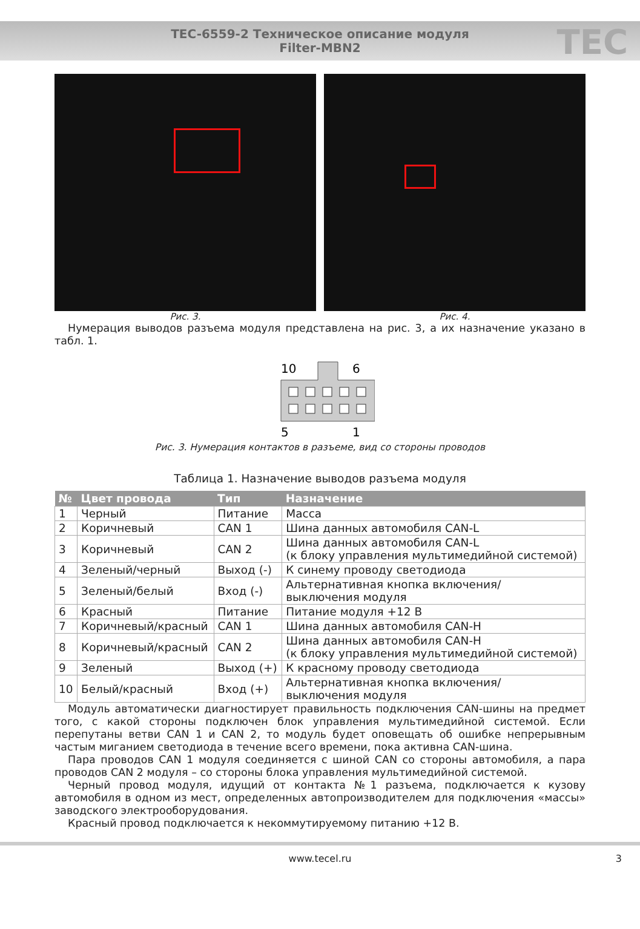TEC-6559-2 Техническое описание модуля
Filter-MBN2
TEC
Рис. 3. Рис. 4.
Нумерация выводов разъема модуля представлена на рис. 3, а их назначение указано в табл. 1.
10
6
5
1
Рис. 3. Нумерация контактов в разъеме, вид со стороны проводов
Таблица 1. Назначение выводов разъема модуля
| № | Цвет провода | Тип | Назначение |
| --- | --- | --- | --- |
| 1 | Черный | Питание | Масса |
| 2 | Коричневый | CAN 1 | Шина данных автомобиля CAN-L |
| 3 | Коричневый | CAN 2 | Шина данных автомобиля CAN-L (к блоку управления мультимедийной системой) |
| 4 | Зеленый/черный | Выход (-) | К синему проводу светодиода |
| 5 | Зеленый/белый | Вход (-) | Альтернативная кнопка включения/ выключения модуля |
| 6 | Красный | Питание | Питание модуля +12 В |
| 7 | Коричневый/красный | CAN 1 | Шина данных автомобиля CAN-H |
| 8 | Коричневый/красный | CAN 2 | Шина данных автомобиля CAN-H (к блоку управления мультимедийной системой) |
| 9 | Зеленый | Выход (+) | К красному проводу светодиода |
| 10 | Белый/красный | Вход (+) | Альтернативная кнопка включения/ выключения модуля |
Модуль автоматически диагностирует правильность подключения CAN-шины на предмет того, с какой стороны подключен блок управления мультимедийной системой. Если перепутаны ветви CAN 1 и CAN 2, то модуль будет оповещать об ошибке непрерывным частым миганием светодиода в течение всего времени, пока активна CAN-шина.
Пара проводов CAN 1 модуля соединяется с шиной CAN со стороны автомобиля, а пара проводов CAN 2 модуля – со стороны блока управления мультимедийной системой.
Черный провод модуля, идущий от контакта №1 разъема, подключается к кузову автомобиля в одном из мест, определенных автопроизводителем для подключения «массы» заводского электрооборудования.
Красный провод подключается к некоммутируемому питанию +12 В.
www.tecel.ru 3